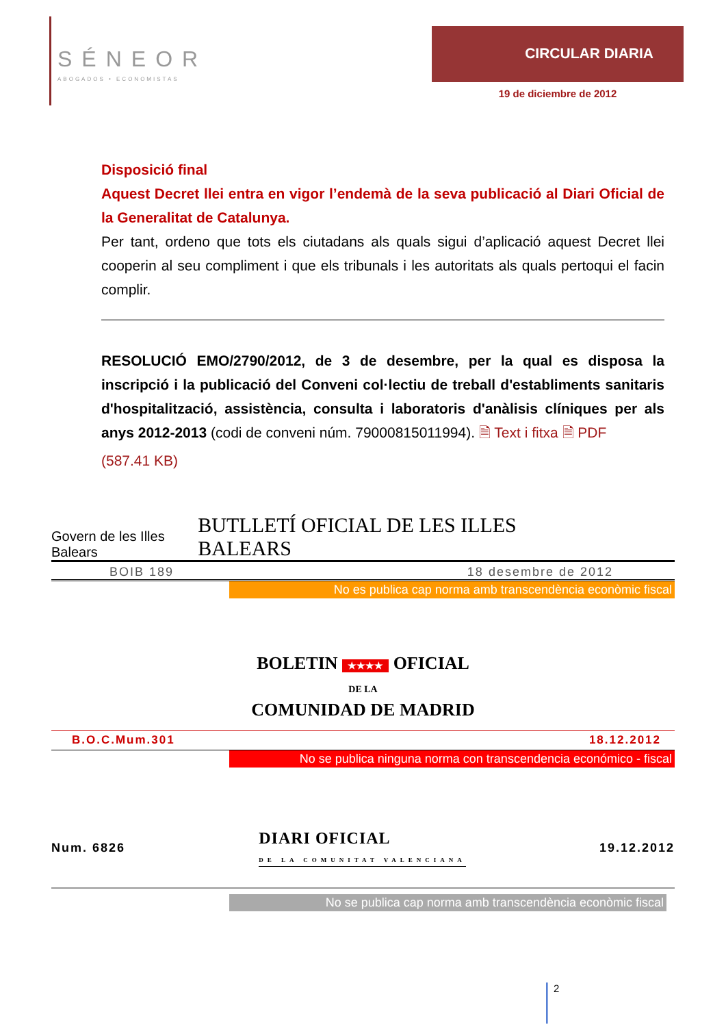SÉNEOR
ABOGADOS • ECONOMISTAS
CIRCULAR DIARIA
19 de diciembre de 2012
Disposició final
Aquest Decret llei entra en vigor l’endemà de la seva publicació al Diari Oficial de la Generalitat de Catalunya.
Per tant, ordeno que tots els ciutadans als quals sigui d’aplicació aquest Decret llei cooperin al seu compliment i que els tribunals i les autoritats als quals pertoqui el facin complir.
RESOLUCIÓ EMO/2790/2012, de 3 de desembre, per la qual es disposa la inscripció i la publicació del Conveni col·lectiu de treball d'establiments sanitaris d'hospitalització, assistència, consulta i laboratoris d'anàlisis clíniques per als anys 2012-2013 (codi de conveni núm. 79000815011994). 🗎 Text i fitxa 🗎 PDF
(587.41 KB)
Govern de les Illes Balears BUTLLETÍ OFICIAL DE LES ILLES BALEARS
BOIB 189 18 desembre de 2012
No es publica cap norma amb transcendència econòmic fiscal
BOLETIN ★★★★ OFICIAL
DE LA
COMUNIDAD DE MADRID
B.O.C.Mum.301 18.12.2012
No se publica ninguna norma con transcendencia económico - fiscal
Num. 6826 DIARI OFICIAL
DE LA COMUNITAT VALENCIANA 19.12.2012
No se publica cap norma amb transcendència econòmic fiscal
2